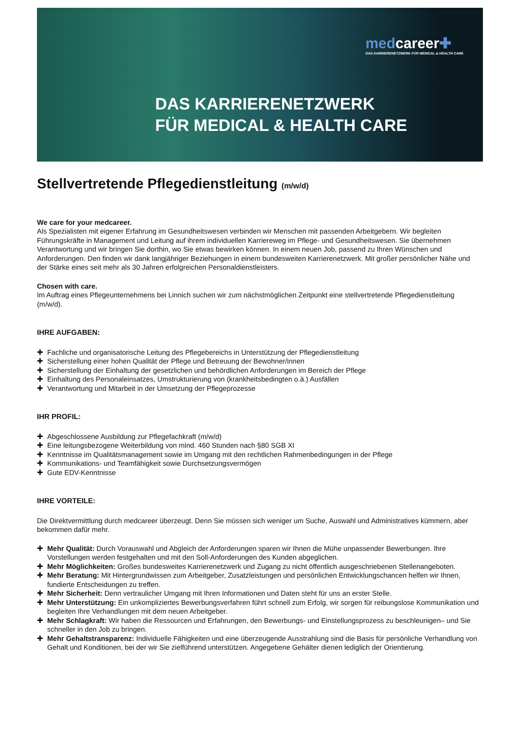medcareer✚
DAS KARRIERENETZWERK FÜR MEDICAL & HEALTH CARE
DAS KARRIERENETZWERK
FÜR MEDICAL & HEALTH CARE
Stellvertretende Pflegedienstleitung (m/w/d)
We care for your medcareer.
Als Spezialisten mit eigener Erfahrung im Gesundheitswesen verbinden wir Menschen mit passenden Arbeitgebern. Wir begleiten Führungskräfte in Management und Leitung auf ihrem individuellen Karriereweg im Pflege- und Gesundheitswesen. Sie übernehmen Verantwortung und wir bringen Sie dorthin, wo Sie etwas bewirken können. In einem neuen Job, passend zu Ihren Wünschen und Anforderungen. Den finden wir dank langjähriger Beziehungen in einem bundesweiten Karrierenetzwerk. Mit großer persönlicher Nähe und der Stärke eines seit mehr als 30 Jahren erfolgreichen Personaldienstleisters.
Chosen with care.
Im Auftrag eines Pflegeunternehmens bei Linnich suchen wir zum nächstmöglichen Zeitpunkt eine stellvertretende Pflegedienstleitung (m/w/d).
IHRE AUFGABEN:
✚ Fachliche und organisatorische Leitung des Pflegebereichs in Unterstützung der Pflegedienstleitung
✚ Sicherstellung einer hohen Qualität der Pflege und Betreuung der Bewohner/innen
✚ Sicherstellung der Einhaltung der gesetzlichen und behördlichen Anforderungen im Bereich der Pflege
✚ Einhaltung des Personaleinsatzes, Umstrukturierung von (krankheitsbedingten o.ä.) Ausfällen
✚ Verantwortung und Mitarbeit in der Umsetzung der Pflegeprozesse
IHR PROFIL:
✚ Abgeschlossene Ausbildung zur Pflegefachkraft (m/w/d)
✚ Eine leitungsbezogene Weiterbildung von mind. 460 Stunden nach §80 SGB XI
✚ Kenntnisse im Qualitätsmanagement sowie im Umgang mit den rechtlichen Rahmenbedingungen in der Pflege
✚ Kommunikations- und Teamfähigkeit sowie Durchsetzungsvermögen
✚ Gute EDV-Kenntnisse
IHRE VORTEILE:
Die Direktvermittlung durch medcareer überzeugt. Denn Sie müssen sich weniger um Suche, Auswahl und Administratives kümmern, aber bekommen dafür mehr.
✚ Mehr Qualität: Durch Vorauswahl und Abgleich der Anforderungen sparen wir Ihnen die Mühe unpassender Bewerbungen. Ihre Vorstellungen werden festgehalten und mit den Soll-Anforderungen des Kunden abgeglichen.
✚ Mehr Möglichkeiten: Großes bundesweites Karrierenetzwerk und Zugang zu nicht öffentlich ausgeschriebenen Stellenangeboten.
✚ Mehr Beratung: Mit Hintergrundwissen zum Arbeitgeber, Zusatzleistungen und persönlichen Entwicklungschancen helfen wir Ihnen, fundierte Entscheidungen zu treffen.
✚ Mehr Sicherheit: Denn vertraulicher Umgang mit Ihren Informationen und Daten steht für uns an erster Stelle.
✚ Mehr Unterstützung: Ein unkompliziertes Bewerbungsverfahren führt schnell zum Erfolg, wir sorgen für reibungslose Kommunikation und begleiten Ihre Verhandlungen mit dem neuen Arbeitgeber.
✚ Mehr Schlagkraft: Wir haben die Ressourcen und Erfahrungen, den Bewerbungs- und Einstellungsprozess zu beschleunigen– und Sie schneller in den Job zu bringen.
✚ Mehr Gehaltstransparenz: Individuelle Fähigkeiten und eine überzeugende Ausstrahlung sind die Basis für persönliche Verhandlung von Gehalt und Konditionen, bei der wir Sie zielführend unterstützen. Angegebene Gehälter dienen lediglich der Orientierung.